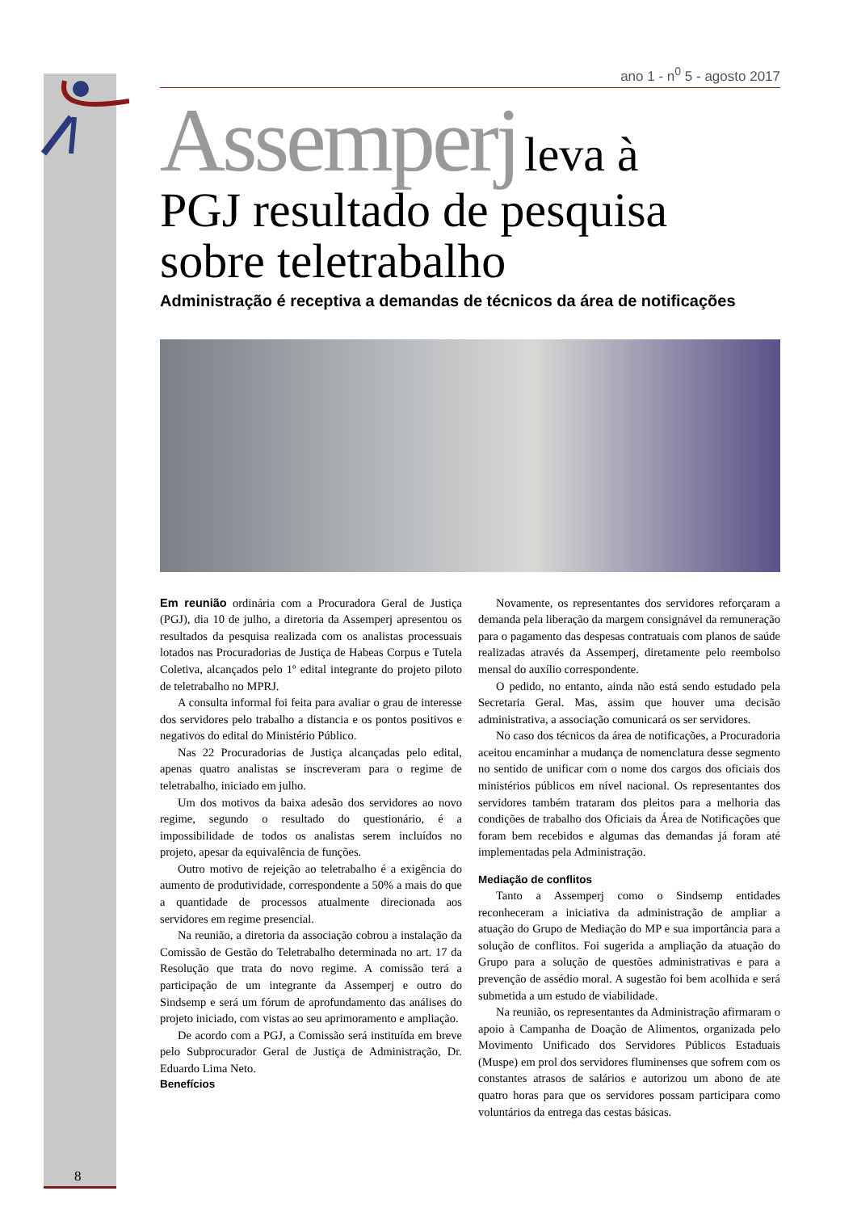ano 1 - n<sup>0</sup> 5 - agosto 2017
Assemperj leva à
PGJ resultado de pesquisa sobre teletrabalho
Administração é receptiva a demandas de técnicos da área de notificações
Em reunião ordinária com a Procuradora Geral de Justiça (PGJ), dia 10 de julho, a diretoria da Assemperj apresentou os resultados da pesquisa realizada com os analistas processuais lotados nas Procuradorias de Justiça de Habeas Corpus e Tutela Coletiva, alcançados pelo 1º edital integrante do projeto piloto de teletrabalho no MPRJ.
A consulta informal foi feita para avaliar o grau de interesse dos servidores pelo trabalho a distancia e os pontos positivos e negativos do edital do Ministério Público.
Nas 22 Procuradorias de Justiça alcançadas pelo edital, apenas quatro analistas se inscreveram para o regime de teletrabalho, iniciado em julho.
Um dos motivos da baixa adesão dos servidores ao novo regime, segundo o resultado do questionário, é a impossibilidade de todos os analistas serem incluídos no projeto, apesar da equivalência de funções.
Outro motivo de rejeição ao teletrabalho é a exigência do aumento de produtividade, correspondente a 50% a mais do que a quantidade de processos atualmente direcionada aos servidores em regime presencial.
Na reunião, a diretoria da associação cobrou a instalação da Comissão de Gestão do Teletrabalho determinada no art. 17 da Resolução que trata do novo regime. A comissão terá a participação de um integrante da Assemperj e outro do Sindsemp e será um fórum de aprofundamento das análises do projeto iniciado, com vistas ao seu aprimoramento e ampliação.
De acordo com a PGJ, a Comissão será instituída em breve pelo Subprocurador Geral de Justiça de Administração, Dr. Eduardo Lima Neto.
Benefícios
Novamente, os representantes dos servidores reforçaram a demanda pela liberação da margem consignável da remuneração para o pagamento das despesas contratuais com planos de saúde realizadas através da Assemperj, diretamente pelo reembolso mensal do auxílio correspondente.
O pedido, no entanto, ainda não está sendo estudado pela Secretaria Geral. Mas, assim que houver uma decisão administrativa, a associação comunicará os ser servidores.
No caso dos técnicos da área de notificações, a Procuradoria aceitou encaminhar a mudança de nomenclatura desse segmento no sentido de unificar com o nome dos cargos dos oficiais dos ministérios públicos em nível nacional. Os representantes dos servidores também trataram dos pleitos para a melhoria das condições de trabalho dos Oficiais da Área de Notificações que foram bem recebidos e algumas das demandas já foram até implementadas pela Administração.
Mediação de conflitos
Tanto a Assemperj como o Sindsemp entidades reconheceram a iniciativa da administração de ampliar a atuação do Grupo de Mediação do MP e sua importância para a solução de conflitos. Foi sugerida a ampliação da atuação do Grupo para a solução de questões administrativas e para a prevenção de assédio moral. A sugestão foi bem acolhida e será submetida a um estudo de viabilidade.
Na reunião, os representantes da Administração afirmaram o apoio à Campanha de Doação de Alimentos, organizada pelo Movimento Unificado dos Servidores Públicos Estaduais (Muspe) em prol dos servidores fluminenses que sofrem com os constantes atrasos de salários e autorizou um abono de ate quatro horas para que os servidores possam participara como voluntários da entrega das cestas básicas.
8